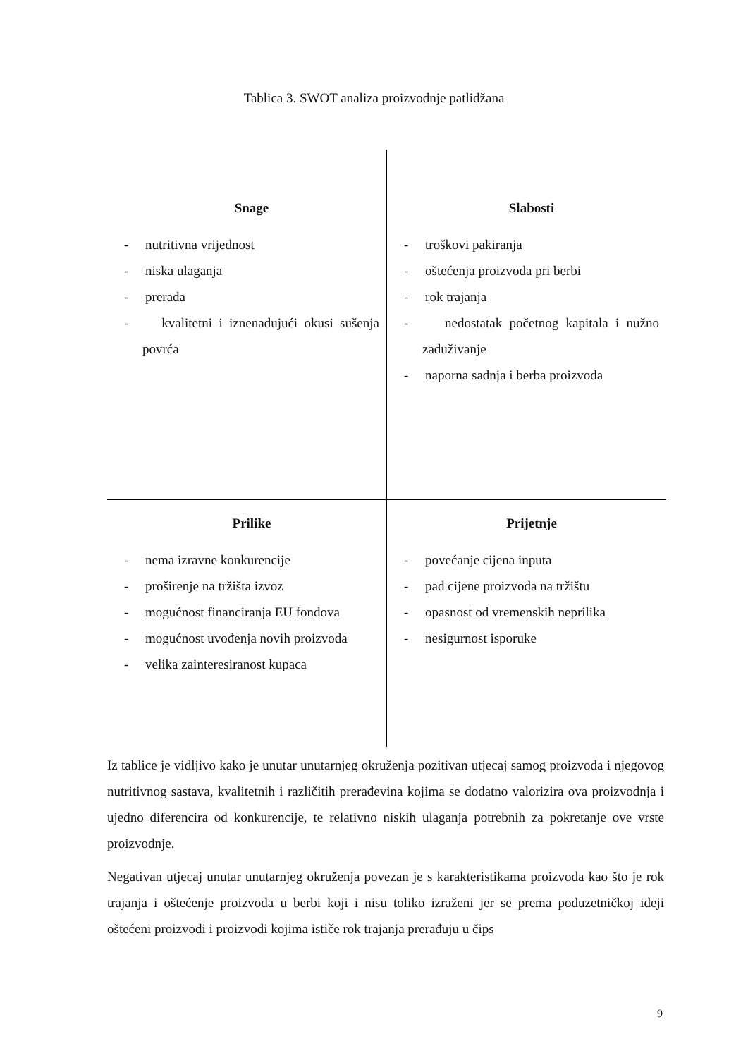Tablica 3. SWOT analiza proizvodnje patlidžana
| Snage - nutritivna vrijednost - niska ulaganja - prerada - kvalitetni i iznenađujući okusi sušenja povrća | Slabosti - troškovi pakiranja - oštećenja proizvoda pri berbi - rok trajanja - nedostatak početnog kapitala i nužno zaduživanje - naporna sadnja i berba proizvoda |
| Prilike - nema izravne konkurencije - proširenje na tržišta izvoz - mogućnost financiranja EU fondova - mogućnost uvođenja novih proizvoda - velika zainteresiranost kupaca | Prijetnje - povećanje cijena inputa - pad cijene proizvoda na tržištu - opasnost od vremenskih neprilika - nesigurnost isporuke |
Iz tablice je vidljivo kako je unutar unutarnjeg okruženja pozitivan utjecaj samog proizvoda i njegovog nutritivnog sastava, kvalitetnih i različitih prerađevina kojima se dodatno valorizira ova proizvodnja i ujedno diferencira od konkurencije, te relativno niskih ulaganja potrebnih za pokretanje ove vrste proizvodnje.
Negativan utjecaj unutar unutarnjeg okruženja povezan je s karakteristikama proizvoda kao što je rok trajanja i oštećenje proizvoda u berbi koji i nisu toliko izraženi jer se prema poduzetničkoj ideji oštećeni proizvodi i proizvodi kojima ističe rok trajanja prerađuju u čips
9